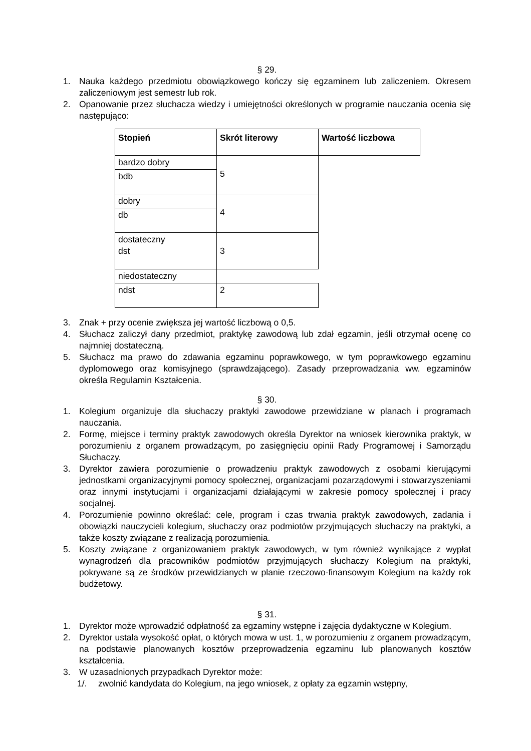§ 29.
1. Nauka każdego przedmiotu obowiązkowego kończy się egzaminem lub zaliczeniem. Okresem zaliczeniowym jest semestr lub rok.
2. Opanowanie przez słuchacza wiedzy i umiejętności określonych w programie nauczania ocenia się następująco:
| Stopień | Skrót literowy | Wartość liczbowa |
| --- | --- | --- |
| bardzo dobry | 5 | |
| bdb | | |
| dobry | 4 | |
| db | | |
| dostateczny dst | 3 | |
| niedostateczny | | |
| ndst | 2 | |
3. Znak + przy ocenie zwiększa jej wartość liczbową o 0,5.
4. Słuchacz zaliczył dany przedmiot, praktykę zawodową lub zdał egzamin, jeśli otrzymał ocenę co najmniej dostateczną.
5. Słuchacz ma prawo do zdawania egzaminu poprawkowego, w tym poprawkowego egzaminu dyplomowego oraz komisyjnego (sprawdzającego). Zasady przeprowadzania ww. egzaminów określa Regulamin Kształcenia.
§ 30.
1. Kolegium organizuje dla słuchaczy praktyki zawodowe przewidziane w planach i programach nauczania.
2. Formę, miejsce i terminy praktyk zawodowych określa Dyrektor na wniosek kierownika praktyk, w porozumieniu z organem prowadzącym, po zasięgnięciu opinii Rady Programowej i Samorządu Słuchaczy.
3. Dyrektor zawiera porozumienie o prowadzeniu praktyk zawodowych z osobami kierującymi jednostkami organizacyjnymi pomocy społecznej, organizacjami pozarządowymi i stowarzyszeniami oraz innymi instytucjami i organizacjami działającymi w zakresie pomocy społecznej i pracy socjalnej.
4. Porozumienie powinno określać: cele, program i czas trwania praktyk zawodowych, zadania i obowiązki nauczycieli kolegium, słuchaczy oraz podmiotów przyjmujących słuchaczy na praktyki, a także koszty związane z realizacją porozumienia.
5. Koszty związane z organizowaniem praktyk zawodowych, w tym również wynikające z wypłat wynagrodzeń dla pracowników podmiotów przyjmujących słuchaczy Kolegium na praktyki, pokrywane są ze środków przewidzianych w planie rzeczowo-finansowym Kolegium na każdy rok budżetowy.
§ 31.
1. Dyrektor może wprowadzić odpłatność za egzaminy wstępne i zajęcia dydaktyczne w Kolegium.
2. Dyrektor ustala wysokość opłat, o których mowa w ust. 1, w porozumieniu z organem prowadzącym, na podstawie planowanych kosztów przeprowadzenia egzaminu lub planowanych kosztów kształcenia.
3. W uzasadnionych przypadkach Dyrektor może:
1/. zwolnić kandydata do Kolegium, na jego wniosek, z opłaty za egzamin wstępny,